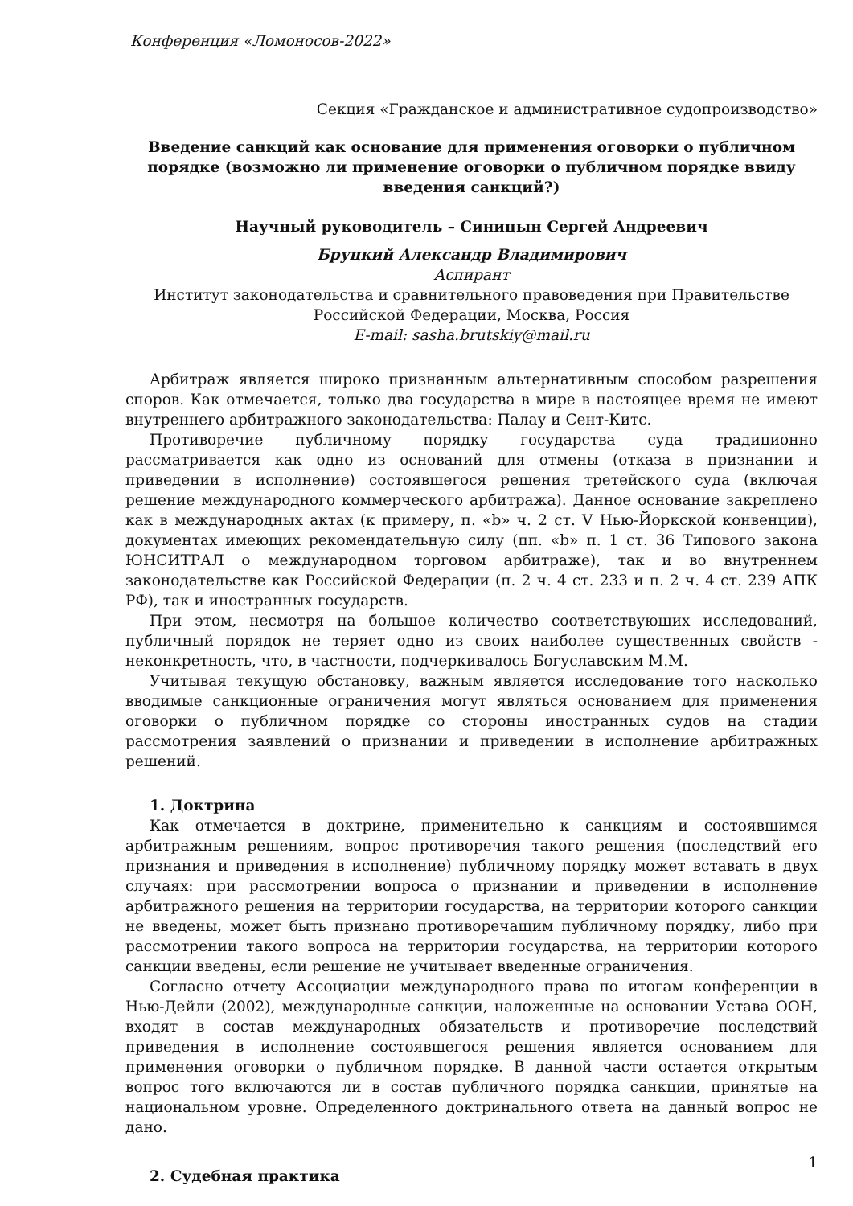Конференция «Ломоносов-2022»
Секция «Гражданское и административное судопроизводство»
Введение санкций как основание для применения оговорки о публичном порядке (возможно ли применение оговорки о публичном порядке ввиду введения санкций?)
Научный руководитель – Синицын Сергей Андреевич
Бруцкий Александр Владимирович
Аспирант
Институт законодательства и сравнительного правоведения при Правительстве Российской Федерации, Москва, Россия
E-mail: sasha.brutskiy@mail.ru
Арбитраж является широко признанным альтернативным способом разрешения споров. Как отмечается, только два государства в мире в настоящее время не имеют внутреннего арбитражного законодательства: Палау и Сент-Китс.
Противоречие публичному порядку государства суда традиционно рассматривается как одно из оснований для отмены (отказа в признании и приведении в исполнение) состоявшегося решения третейского суда (включая решение международного коммерческого арбитража). Данное основание закреплено как в международных актах (к примеру, п. «b» ч. 2 ст. V Нью-Йоркской конвенции), документах имеющих рекомендательную силу (пп. «b» п. 1 ст. 36 Типового закона ЮНСИТРАЛ о международном торговом арбитраже), так и во внутреннем законодательстве как Российской Федерации (п. 2 ч. 4 ст. 233 и п. 2 ч. 4 ст. 239 АПК РФ), так и иностранных государств.
При этом, несмотря на большое количество соответствующих исследований, публичный порядок не теряет одно из своих наиболее существенных свойств - неконкретность, что, в частности, подчеркивалось Богуславским М.М.
Учитывая текущую обстановку, важным является исследование того насколько вводимые санкционные ограничения могут являться основанием для применения оговорки о публичном порядке со стороны иностранных судов на стадии рассмотрения заявлений о признании и приведении в исполнение арбитражных решений.
1. Доктрина
Как отмечается в доктрине, применительно к санкциям и состоявшимся арбитражным решениям, вопрос противоречия такого решения (последствий его признания и приведения в исполнение) публичному порядку может вставать в двух случаях: при рассмотрении вопроса о признании и приведении в исполнение арбитражного решения на территории государства, на территории которого санкции не введены, может быть признано противоречащим публичному порядку, либо при рассмотрении такого вопроса на территории государства, на территории которого санкции введены, если решение не учитывает введенные ограничения.
Согласно отчету Ассоциации международного права по итогам конференции в Нью-Дейли (2002), международные санкции, наложенные на основании Устава ООН, входят в состав международных обязательств и противоречие последствий приведения в исполнение состоявшегося решения является основанием для применения оговорки о публичном порядке. В данной части остается открытым вопрос того включаются ли в состав публичного порядка санкции, принятые на национальном уровне. Определенного доктринального ответа на данный вопрос не дано.
2. Судебная практика
1